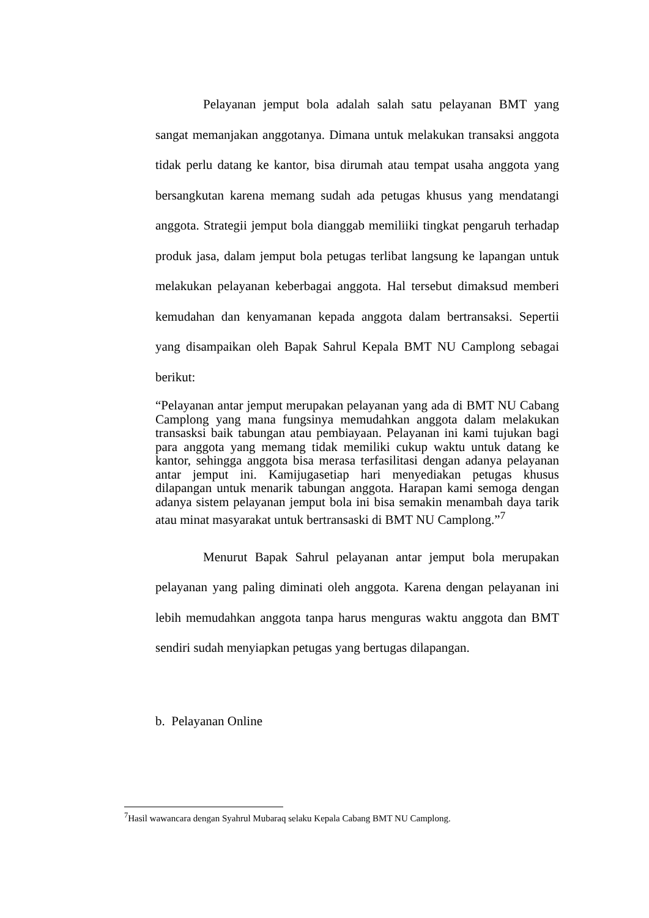Pelayanan jemput bola adalah salah satu pelayanan BMT yang sangat memanjakan anggotanya. Dimana untuk melakukan transaksi anggota tidak perlu datang ke kantor, bisa dirumah atau tempat usaha anggota yang bersangkutan karena memang sudah ada petugas khusus yang mendatangi anggota. Strategii jemput bola dianggab memiliiki tingkat pengaruh terhadap produk jasa, dalam jemput bola petugas terlibat langsung ke lapangan untuk melakukan pelayanan keberbagai anggota. Hal tersebut dimaksud memberi kemudahan dan kenyamanan kepada anggota dalam bertransaksi. Sepertii yang disampaikan oleh Bapak Sahrul Kepala BMT NU Camplong sebagai berikut:
“Pelayanan antar jemput merupakan pelayanan yang ada di BMT NU Cabang Camplong yang mana fungsinya memudahkan anggota dalam melakukan transasksi baik tabungan atau pembiayaan. Pelayanan ini kami tujukan bagi para anggota yang memang tidak memiliki cukup waktu untuk datang ke kantor, sehingga anggota bisa merasa terfasilitasi dengan adanya pelayanan antar jemput ini. Kamijugasetiap hari menyediakan petugas khusus dilapangan untuk menarik tabungan anggota. Harapan kami semoga dengan adanya sistem pelayanan jemput bola ini bisa semakin menambah daya tarik atau minat masyarakat untuk bertransaski di BMT NU Camplong.”<sup>7</sup>
Menurut Bapak Sahrul pelayanan antar jemput bola merupakan pelayanan yang paling diminati oleh anggota. Karena dengan pelayanan ini lebih memudahkan anggota tanpa harus menguras waktu anggota dan BMT sendiri sudah menyiapkan petugas yang bertugas dilapangan.
b. Pelayanan Online
<sup>7</sup> Hasil wawancara dengan Syahrul Mubaraq selaku Kepala Cabang BMT NU Camplong.